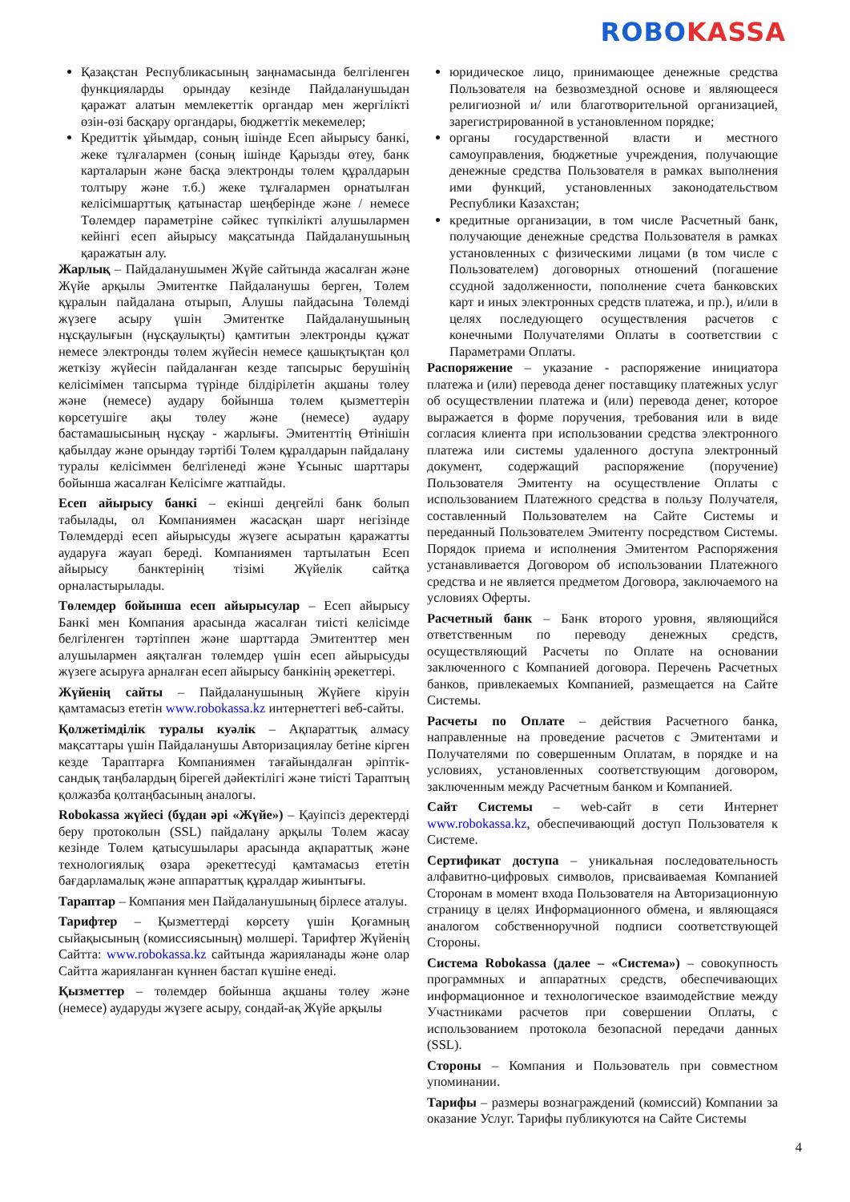ROBO KASSA
Қазақстан Республикасының заңнамасында белгіленген функцияларды орындау кезінде Пайдаланушыдан қаражат алатын мемлекеттік органдар мен жергілікті өзін-өзі басқару органдары, бюджеттік мекемелер;
Кредиттік ұйымдар, соның ішінде Есеп айырысу банкі, жеке тұлғалармен (соның ішінде Қарызды өтеу, банк карталарын және басқа электронды төлем құралдарын толтыру және т.б.) жеке тұлғалармен орнатылған келісімшарттық қатынастар шеңберінде және / немесе Төлемдер параметріне сәйкес түпкілікті алушылармен кейінгі есеп айырысу мақсатында Пайдаланушының қаражатын алу.
Жарлық – Пайдаланушымен Жүйе сайтында жасалған және Жүйе арқылы Эмитентке Пайдаланушы берген, Төлем құралын пайдалана отырып, Алушы пайдасына Төлемді жүзеге асыру үшін Эмитентке Пайдаланушының нұсқаулығын (нұсқаулықты) қамтитын электронды құжат немесе электронды төлем жүйесін немесе қашықтықтан қол жеткізу жүйесін пайдаланған кезде тапсырыс берушінің келісімімен тапсырма түрінде білдірілетін ақшаны төлеу және (немесе) аудару бойынша төлем қызметтерін көрсетушіге ақы төлеу және (немесе) аудару бастамашысының нұсқау - жарлығы. Эмитенттің Өтінішін қабылдау және орындау тәртібі Төлем құралдарын пайдалану туралы келісіммен белгіленеді және Ұсыныс шарттары бойынша жасалған Келісімге жатпайды.
Есеп айырысу банкі – екінші деңгейлі банк болып табылады, ол Компаниямен жасасқан шарт негізінде Төлемдерді есеп айырысуды жүзеге асыратын қаражатты аударуға жауап береді. Компаниямен тартылатын Есеп айырысу банктерінің тізімі Жүйелік сайтқа орналастырылады.
Төлемдер бойынша есеп айырысулар – Есеп айырысу Банкі мен Компания арасында жасалған тиісті келісімде белгіленген тәртіппен және шарттарда Эмитенттер мен алушылармен аяқталған төлемдер үшін есеп айырысуды жүзеге асыруға арналған есеп айырысу банкінің әрекеттері.
Жүйенің сайты – Пайдаланушының Жүйеге кіруін қамтамасыз ететін www.robokassa.kz интернеттегі веб-сайты.
Қолжетімділік туралы куәлік – Ақпараттық алмасу мақсаттары үшін Пайдаланушы Авторизациялау бетіне кірген кезде Тараптарға Компаниямен тағайындалған әріптік-сандық таңбалардың бірегей дәйектілігі және тиісті Тараптың қолжазба қолтаңбасының аналогы.
Robokassa жүйесі (бұдан әрі «Жүйе») – Қауіпсіз деректерді беру протоколын (SSL) пайдалану арқылы Төлем жасау кезінде Төлем қатысушылары арасында ақпараттық және технологиялық өзара әрекеттесуді қамтамасыз ететін бағдарламалық және аппараттық құралдар жиынтығы.
Тараптар – Компания мен Пайдаланушының бірлесе аталуы.
Тарифтер – Қызметтерді көрсету үшін Қоғамның сыйақысының (комиссиясының) мөлшері. Тарифтер Жүйенің Сайтта: www.robokassa.kz сайтында жарияланады және олар Сайтта жарияланған күннен бастап күшіне енеді.
Қызметтер – төлемдер бойынша ақшаны төлеу және (немесе) аударуды жүзеге асыру, сондай-ақ Жүйе арқылы
юридическое лицо, принимающее денежные средства Пользователя на безвозмездной основе и являющееся религиозной и/ или благотворительной организацией, зарегистрированной в установленном порядке;
органы государственной власти и местного самоуправления, бюджетные учреждения, получающие денежные средства Пользователя в рамках выполнения ими функций, установленных законодательством Республики Казахстан;
кредитные организации, в том числе Расчетный банк, получающие денежные средства Пользователя в рамках установленных с физическими лицами (в том числе с Пользователем) договорных отношений (погашение ссудной задолженности, пополнение счета банковских карт и иных электронных средств платежа, и пр.), и/или в целях последующего осуществления расчетов с конечными Получателями Оплаты в соответствии с Параметрами Оплаты.
Распоряжение – указание - распоряжение инициатора платежа и (или) перевода денег поставщику платежных услуг об осуществлении платежа и (или) перевода денег, которое выражается в форме поручения, требования или в виде согласия клиента при использовании средства электронного платежа или системы удаленного доступа электронный документ, содержащий распоряжение (поручение) Пользователя Эмитенту на осуществление Оплаты с использованием Платежного средства в пользу Получателя, составленный Пользователем на Сайте Системы и переданный Пользователем Эмитенту посредством Системы. Порядок приема и исполнения Эмитентом Распоряжения устанавливается Договором об использовании Платежного средства и не является предметом Договора, заключаемого на условиях Оферты.
Расчетный банк – Банк второго уровня, являющийся ответственным по переводу денежных средств, осуществляющий Расчеты по Оплате на основании заключенного с Компанией договора. Перечень Расчетных банков, привлекаемых Компанией, размещается на Сайте Системы.
Расчеты по Оплате – действия Расчетного банка, направленные на проведение расчетов с Эмитентами и Получателями по совершенным Оплатам, в порядке и на условиях, установленных соответствующим договором, заключенным между Расчетным банком и Компанией.
Сайт Системы – web-сайт в сети Интернет www.robokassa.kz, обеспечивающий доступ Пользователя к Системе.
Сертификат доступа – уникальная последовательность алфавитно-цифровых символов, присваиваемая Компанией Сторонам в момент входа Пользователя на Авторизационную страницу в целях Информационного обмена, и являющаяся аналогом собственноручной подписи соответствующей Стороны.
Система Robokassa (далее – «Система») – совокупность программных и аппаратных средств, обеспечивающих информационное и технологическое взаимодействие между Участниками расчетов при совершении Оплаты, с использованием протокола безопасной передачи данных (SSL).
Стороны – Компания и Пользователь при совместном упоминании.
Тарифы – размеры вознаграждений (комиссий) Компании за оказание Услуг. Тарифы публикуются на Сайте Системы
4